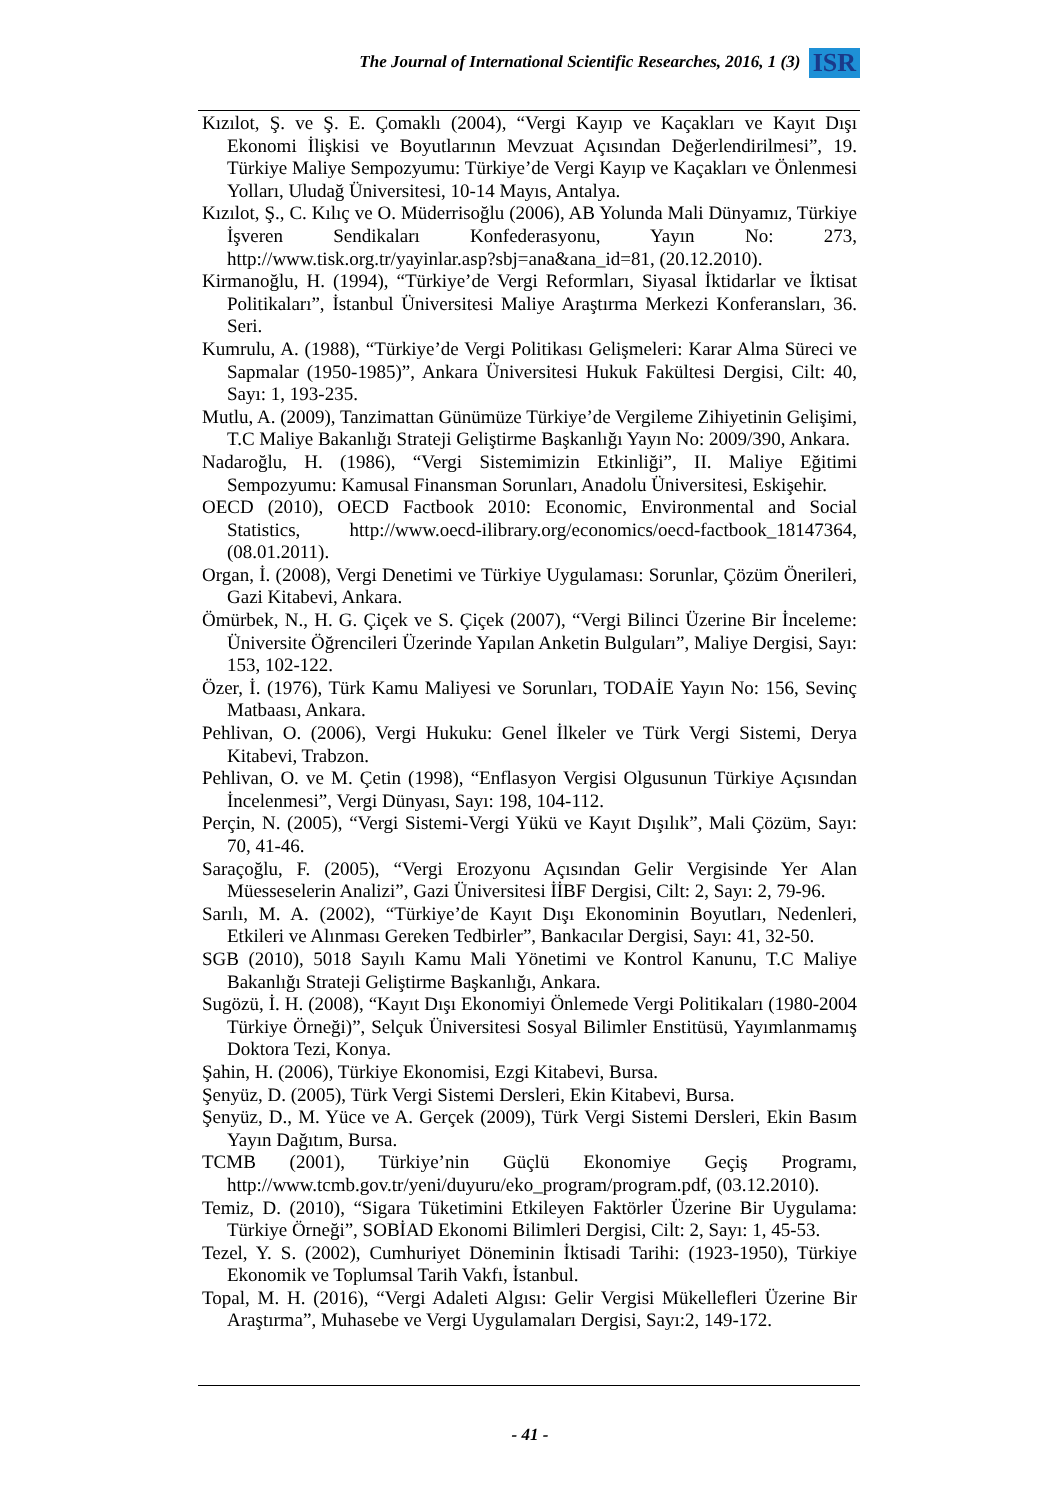The Journal of International Scientific Researches, 2016, 1 (3) ISR
Kızılot, Ş. ve Ş. E. Çomaklı (2004), “Vergi Kayıp ve Kaçakları ve Kayıt Dışı Ekonomi İlişkisi ve Boyutlarının Mevzuat Açısından Değerlendirilmesi”, 19. Türkiye Maliye Sempozyumu: Türkiye’de Vergi Kayıp ve Kaçakları ve Önlenmesi Yolları, Uludağ Üniversitesi, 10-14 Mayıs, Antalya.
Kızılot, Ş., C. Kılıç ve O. Müderrisoğlu (2006), AB Yolunda Mali Dünyamız, Türkiye İşveren Sendikaları Konfederasyonu, Yayın No: 273, http://www.tisk.org.tr/yayinlar.asp?sbj=ana&ana_id=81, (20.12.2010).
Kirmanoğlu, H. (1994), “Türkiye’de Vergi Reformları, Siyasal İktidarlar ve İktisat Politikaları”, İstanbul Üniversitesi Maliye Araştırma Merkezi Konferansları, 36. Seri.
Kumrulu, A. (1988), “Türkiye’de Vergi Politikası Gelişmeleri: Karar Alma Süreci ve Sapmalar (1950-1985)”, Ankara Üniversitesi Hukuk Fakültesi Dergisi, Cilt: 40, Sayı: 1, 193-235.
Mutlu, A. (2009), Tanzimattan Günümüze Türkiye’de Vergileme Zihiyetinin Gelişimi, T.C Maliye Bakanlığı Strateji Geliştirme Başkanlığı Yayın No: 2009/390, Ankara.
Nadaroğlu, H. (1986), “Vergi Sistemimizin Etkinliği”, II. Maliye Eğitimi Sempozyumu: Kamusal Finansman Sorunları, Anadolu Üniversitesi, Eskişehir.
OECD (2010), OECD Factbook 2010: Economic, Environmental and Social Statistics, http://www.oecd-ilibrary.org/economics/oecd-factbook_18147364, (08.01.2011).
Organ, İ. (2008), Vergi Denetimi ve Türkiye Uygulaması: Sorunlar, Çözüm Önerileri, Gazi Kitabevi, Ankara.
Ömürbek, N., H. G. Çiçek ve S. Çiçek (2007), “Vergi Bilinci Üzerine Bir İnceleme: Üniversite Öğrencileri Üzerinde Yapılan Anketin Bulguları”, Maliye Dergisi, Sayı: 153, 102-122.
Özer, İ. (1976), Türk Kamu Maliyesi ve Sorunları, TODAİE Yayın No: 156, Sevinç Matbaası, Ankara.
Pehlivan, O. (2006), Vergi Hukuku: Genel İlkeler ve Türk Vergi Sistemi, Derya Kitabevi, Trabzon.
Pehlivan, O. ve M. Çetin (1998), “Enflasyon Vergisi Olgusunun Türkiye Açısından İncelenmesi”, Vergi Dünyası, Sayı: 198, 104-112.
Perçin, N. (2005), “Vergi Sistemi-Vergi Yükü ve Kayıt Dışılık”, Mali Çözüm, Sayı: 70, 41-46.
Saraçoğlu, F. (2005), “Vergi Erozyonu Açısından Gelir Vergisinde Yer Alan Müesseselerin Analizi”, Gazi Üniversitesi İİBF Dergisi, Cilt: 2, Sayı: 2, 79-96.
Sarılı, M. A. (2002), “Türkiye’de Kayıt Dışı Ekonominin Boyutları, Nedenleri, Etkileri ve Alınması Gereken Tedbirler”, Bankacılar Dergisi, Sayı: 41, 32-50.
SGB (2010), 5018 Sayılı Kamu Mali Yönetimi ve Kontrol Kanunu, T.C Maliye Bakanlığı Strateji Geliştirme Başkanlığı, Ankara.
Sugözü, İ. H. (2008), “Kayıt Dışı Ekonomiyi Önlemede Vergi Politikaları (1980-2004 Türkiye Örneği)”, Selçuk Üniversitesi Sosyal Bilimler Enstitüsü, Yayımlanmamış Doktora Tezi, Konya.
Şahin, H. (2006), Türkiye Ekonomisi, Ezgi Kitabevi, Bursa.
Şenyüz, D. (2005), Türk Vergi Sistemi Dersleri, Ekin Kitabevi, Bursa.
Şenyüz, D., M. Yüce ve A. Gerçek (2009), Türk Vergi Sistemi Dersleri, Ekin Basım Yayın Dağıtım, Bursa.
TCMB (2001), Türkiye’nin Güçlü Ekonomiye Geçiş Programı, http://www.tcmb.gov.tr/yeni/duyuru/eko_program/program.pdf, (03.12.2010).
Temiz, D. (2010), “Sigara Tüketimini Etkileyen Faktörler Üzerine Bir Uygulama: Türkiye Örneği”, SOBİAD Ekonomi Bilimleri Dergisi, Cilt: 2, Sayı: 1, 45-53.
Tezel, Y. S. (2002), Cumhuriyet Döneminin İktisadi Tarihi: (1923-1950), Türkiye Ekonomik ve Toplumsal Tarih Vakfı, İstanbul.
Topal, M. H. (2016), “Vergi Adaleti Algısı: Gelir Vergisi Mükellefleri Üzerine Bir Araştırma”, Muhasebe ve Vergi Uygulamaları Dergisi, Sayı:2, 149-172.
- 41 -